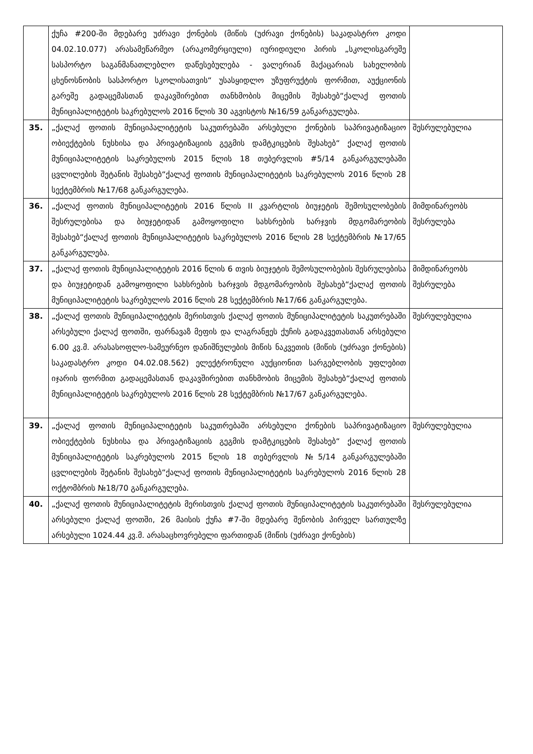| | ქუჩა #200-ში მდებარე უძრავი ქონების (მიწის (უძრავი ქონების) საკადასტრო კოდი 04.02.10.077) არასამეწარმეო (არაკომერციული) იურიდიული პირის „სკოლისგარეშე სასპორტო საგანმანათლებლო დაწესებულება - ვალერიან მაქაცარიას სახელობის ცხენოსნობის სასპორტო სკოლისათვის“ უსასყიდლო უზუფრუქტის ფორმით, აუქციონის გარეშე გადაცემასთან დაკავშირებით თანხმობის მიცემის შესახებ“ქალაქ ფოთის მუნიციპალიტეტის საკრებულოს 2016 წლის 30 აგვისტოს №16/59 განკარგულება. | |
| 35. | „ქალაქ ფოთის მუნიციპალიტეტის საკუთრებაში არსებული ქონების საპრივატიზაციო ობიექტების ნუსხისა და პრივატიზაციის გეგმის დამტკიცების შესახებ“ ქალაქ ფოთის მუნიციპალიტეტის საკრებულოს 2015 წლის 18 თებერვლის #5/14 განკარგულებაში ცვლილების შეტანის შესახებ“ქალაქ ფოთის მუნიციპალიტეტის საკრებულოს 2016 წლის 28 სექტემბრის №17/68 განკარგულება. | შესრულებულია |
| 36. | „ქალაქ ფოთის მუნიციპალიტეტის 2016 წლის II კვარტლის ბიუჯეტის შემოსულობების შესრულებისა და ბიუჯეტიდან გამოყოფილი სახსრების ხარჯვის მდგომარეობის შესახებ“ქალაქ ფოთის მუნიციპალიტეტის საკრებულოს 2016 წლის 28 სექტემბრის №17/65 განკარგულება. | მიმდინარეობს შესრულება |
| 37. | „ქალაქ ფოთის მუნიციპალიტეტის 2016 წლის 6 თვის ბიუჯეტის შემოსულობების შესრულებისა და ბიუჯეტიდან გამოყოფილი სახსრების ხარჯვის მდგომარეობის შესახებ“ქალაქ ფოთის მუნიციპალიტეტის საკრებულოს 2016 წლის 28 სექტემბრის №17/66 განკარგულება. | მიმდინარეობს შესრულება |
| 38. | „ქალაქ ფოთის მუნიციპალიტეტის მერისთვის ქალაქ ფოთის მუნიციპალიტეტის საკუთრებაში არსებული ქალაქ ფოთში, ფარნავაზ მეფის და ლაგრანჟეს ქუჩის გადაკვეთასთან არსებული 6.00 კვ.მ. არასასოფლო-სამეურნეო დანიშნულების მიწის ნაკვეთის (მიწის (უძრავი ქონების) საკადასტრო კოდი 04.02.08.562) ელექტრონული აუქციონით სარგებლობის უფლებით იჯარის ფორმით გადაცემასთან დაკავშირებით თანხმობის მიცემის შესახებ“ქალაქ ფოთის მუნიციპალიტეტის საკრებულოს 2016 წლის 28 სექტემბრის №17/67 განკარგულება. | შესრულებულია |
| 39. | „ქალაქ ფოთის მუნიციპალიტეტის საკუთრებაში არსებული ქონების საპრივატიზაციო ობიექტების ნუსხისა და პრივატიზაციის გეგმის დამტკიცების შესახებ“ ქალაქ ფოთის მუნიციპალიტეტის საკრებულოს 2015 წლის 18 თებერვლის №5/14 განკარგულებაში ცვლილების შეტანის შესახებ“ქალაქ ფოთის მუნიციპალიტეტის საკრებულოს 2016 წლის 28 ოქტომბრის №18/70 განკარგულება. | შესრულებულია |
| 40. | „ქალაქ ფოთის მუნიციპალიტეტის მერისთვის ქალაქ ფოთის მუნიციპალიტეტის საკუთრებაში არსებული ქალაქ ფოთში, 26 მაისის ქუჩა #7-ში მდებარე შენობის პირველ სართულზე არსებული 1024.44 კვ.მ. არასაცხოვრებელი ფართიდან (მიწის (უძრავი ქონების) | შესრულებულია |